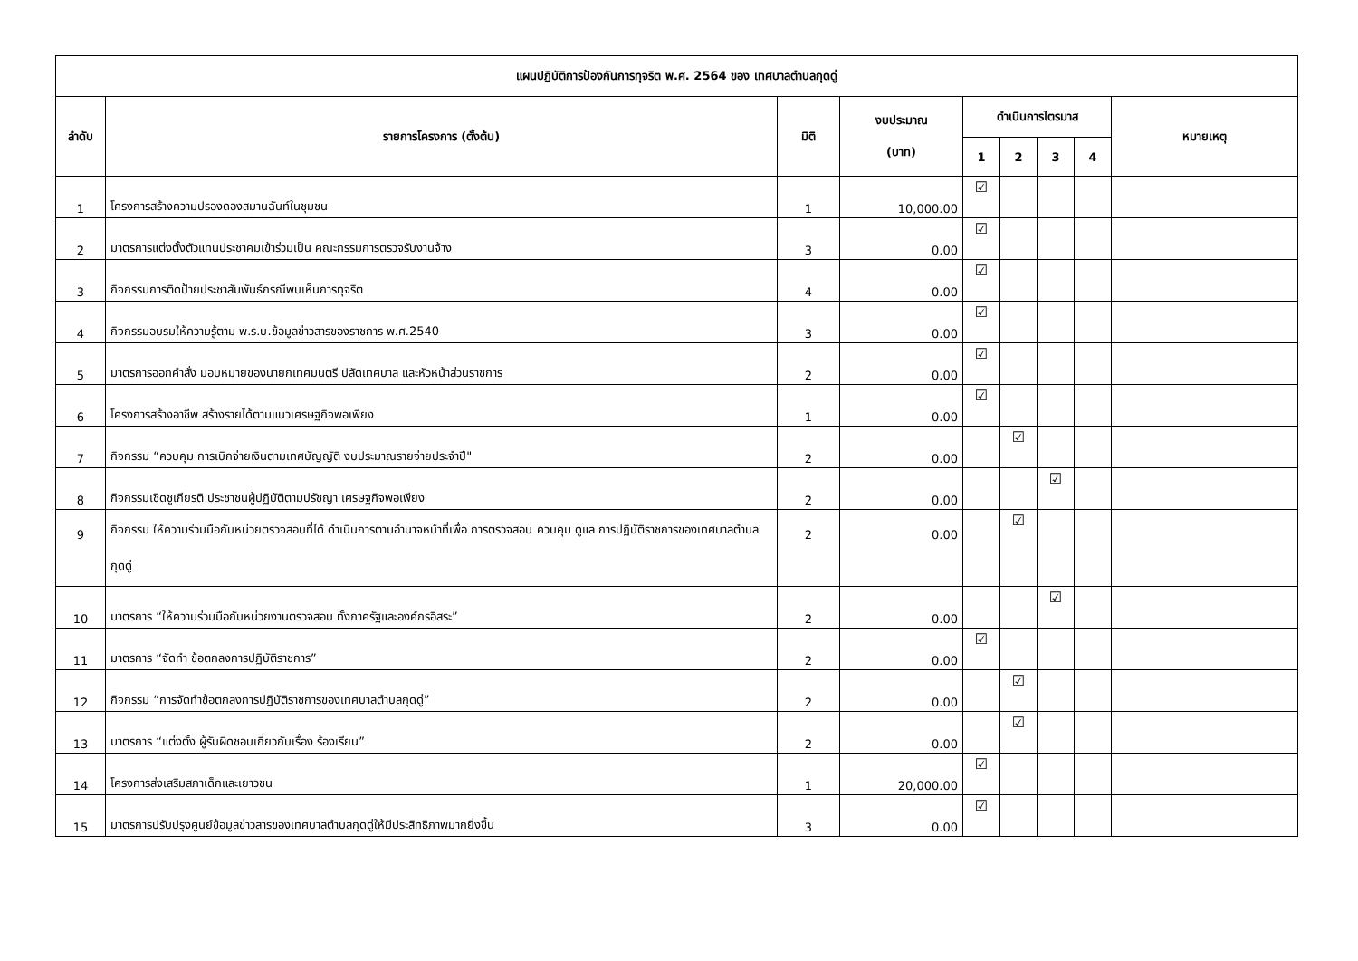| แผนปฏิบัติการป้องกันการทุจริต พ.ศ. 2564 ของ เทศบาลตำบลกุดดู่ | | | | | | | | |
| --- | --- | --- | --- | --- | --- | --- | --- | --- |
| ลำดับ | รายการโครงการ (ตั้งต้น) | มิติ | งบประมาณ (บาท) | ดำเนินการไตรมาส | | | | หมายเหตุ |
| | | | | 1 | 2 | 3 | 4 | |
| 1 | โครงการสร้างความปรองดองสมานฉันท์ในชุมชน | 1 | 10,000.00 | ☑ | | | | |
| 2 | มาตรการแต่งตั้งตัวแทนประชาคมเข้าร่วมเป็น คณะกรรมการตรวจรับงานจ้าง | 3 | 0.00 | ☑ | | | | |
| 3 | กิจกรรมการติดป้ายประชาสัมพันธ์กรณีพบเห็นการทุจริต | 4 | 0.00 | ☑ | | | | |
| 4 | กิจกรรมอบรมให้ความรู้ตาม พ.ร.บ.ข้อมูลข่าวสารของราชการ พ.ศ.2540 | 3 | 0.00 | ☑ | | | | |
| 5 | มาตรการออกคำสั่ง มอบหมายของนายกเทศมนตรี ปลัดเทศบาล และหัวหน้าส่วนราชการ | 2 | 0.00 | ☑ | | | | |
| 6 | โครงการสร้างอาชีพ สร้างรายได้ตามแนวเศรษฐกิจพอเพียง | 1 | 0.00 | ☑ | | | | |
| 7 | กิจกรรม “ควบคุม การเบิกจ่ายเงินตามเทศบัญญัติ งบประมาณรายจ่ายประจำปี" | 2 | 0.00 | | ☑ | | | |
| 8 | กิจกรรมเชิดชูเกียรติ ประชาชนผู้ปฏิบัติตามปรัชญา เศรษฐกิจพอเพียง | 2 | 0.00 | | | ☑ | | |
| 9 | กิจกรรม ให้ความร่วมมือกับหน่วยตรวจสอบที่ได้ ดำเนินการตามอำนาจหน้าที่เพื่อ การตรวจสอบ ควบคุม ดูแล การปฏิบัติราชการของเทศบาลตำบลกุดดู่ | 2 | 0.00 | | ☑ | | | |
| 10 | มาตรการ “ให้ความร่วมมือกับหน่วยงานตรวจสอบ ทั้งภาครัฐและองค์กรอิสระ” | 2 | 0.00 | | | ☑ | | |
| 11 | มาตรการ “จัดทำ ข้อตกลงการปฏิบัติราชการ” | 2 | 0.00 | ☑ | | | | |
| 12 | กิจกรรม “การจัดทำข้อตกลงการปฏิบัติราชการของเทศบาลตำบลกุดดู่” | 2 | 0.00 | | ☑ | | | |
| 13 | มาตรการ “แต่งตั้ง ผู้รับผิดชอบเกี่ยวกับเรื่อง ร้องเรียน” | 2 | 0.00 | | ☑ | | | |
| 14 | โครงการส่งเสริมสภาเด็กและเยาวชน | 1 | 20,000.00 | ☑ | | | | |
| 15 | มาตรการปรับปรุงศูนย์ข้อมูลข่าวสารของเทศบาลตำบลกุดดู่ให้มีประสิทธิภาพมากยิ่งขึ้น | 3 | 0.00 | ☑ | | | | |